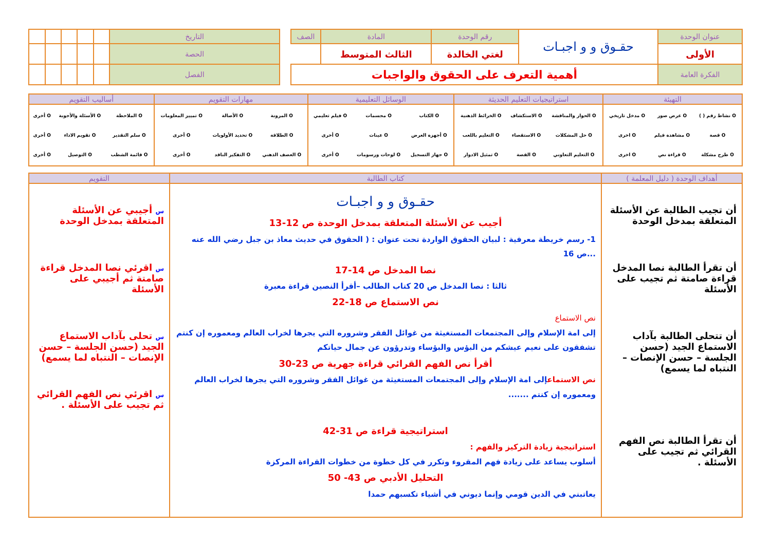| عنوان الوحدة | حقـوق و و اجبـات | رقم الوحدة | المادة | الصف |
| الأولى | | لغتي الخالدة | الثالث المتوسط | |
| الفكرة العامة | أهمية التعرف على الحقوق والواجبات | | | |
| التاريخ | | | | | |
| الحصة | | | | | |
| الفصل | | | | | |
| التهيئة | استراتيجيات التعليم الحديثة | الوسائل التعليمية | مهارات التقويم | أساليب التقويم |
| --- | --- | --- | --- | --- |
| / O نشاط رقم ( ) / O عرض صور / O مدخل تاريخي / / O قصة / O مشاهدة فيلم / O اخرى / / O طرح مشكلة / O قراءة نص / O اخرى / | / O الحوار والمناقشة / O الاستكشاف / O الخرائط الذهنية / / O حل المشكلات / O الاستقصاء / O التعليم باللعب / / O التعليم التعاوني / O القصة / O تمثيل الادوار / | / O الكتاب / O مجسمات / O فيلم تعليمي / / O أجهزة العرض / O عينات / O أخرى / / O جهاز التسجيل / O لوحات ورسومات / O أخرى / | / O المرونة / O الأصالة / O تمييز المعلومات / / O الطلاقة / O تحديد الأولويات / O أخرى / / O العصف الذهني / O التفكير الناقد / O أخرى / | / O الملاحظة / O الأسئلة والأجوبة / O أخرى / / O سلم التقدير / O تقويم الاداء / O أخرى / / O قائمة الشطب / O التوصيل / O أخرى / |
| أهداف الوحدة ( دليل المعلمة ) | كتاب الطالبة | التقويم |
| --- | --- | --- |
| أن تجيب الطالبة عن الأسئلة المتعلقة بمدخل الوحدة أن تقرأ الطالبة نصا المدخل قراءة صامتة ثم تجيب على الأسئلة أن تتحلى الطالبة بآداب الاستماع الجيد (حسن الجلسة – حسن الإنصات – النتباه لما يسمع) أن تقرأ الطالبة نص الفهم القرائي ثم تجيب على الأسئلة . | حقـوق و و اجبـات أجيب عن الأسئلة المتعلقة بمدخل الوحدة ص 12-13 1- رسم خريطة معرفية : لبيان الحقوق الواردة تحت عنوان : ( الحقوق في حديث معاذ بن جبل رضي الله عنه ...ص 16 نصا المدخل ص 14-17 ثالثا : نصا المدخل ص 20 كتاب الطالب –أقرأ النصين قراءة معبرة نص الاستماع ص 18-22 نص الاستماع إلى امة الإسلام وإلى المجتمعات المستغيثة من غوائل الفقر وشروره التي يجرها لخراب العالم ومعموره إن كنتم تشفقون على نعيم عيشكم من البؤس والبؤساء وتدرؤون عن جمال حياتكم أقرأ نص الفهم القرائي قراءة جهرية ص 23-30 نص الاستماع إلى امة الإسلام وإلى المجتمعات المستغيثة من غوائل الفقر وشروره التي يجرها لخراب العالم ومعموره إن كنتم ....... استراتيجية قراءة ص 31-42 استراتيجية زيادة التركيز والفهم : أسلوب يساعد على زيادة فهم المقروء وتكرر في كل خطوة من خطوات القراءة المركزة التحليل الأدبي ص 43- 50 يعاتبني في الدين قومي وإنما ديوني في أشياء تكسبهم حمدا | س أجيبي عن الأسئلة المتعلقة بمدخل الوحدة س اقرئي نصا المدخل قراءة صامتة ثم أجيبي على الأسئلة س تحلى بآداب الاستماع الجيد (حسن الجلسة – حسن الإنصات – النتباه لما يسمع) س اقرئي نص الفهم القرائي ثم تجيب على الأسئلة . |